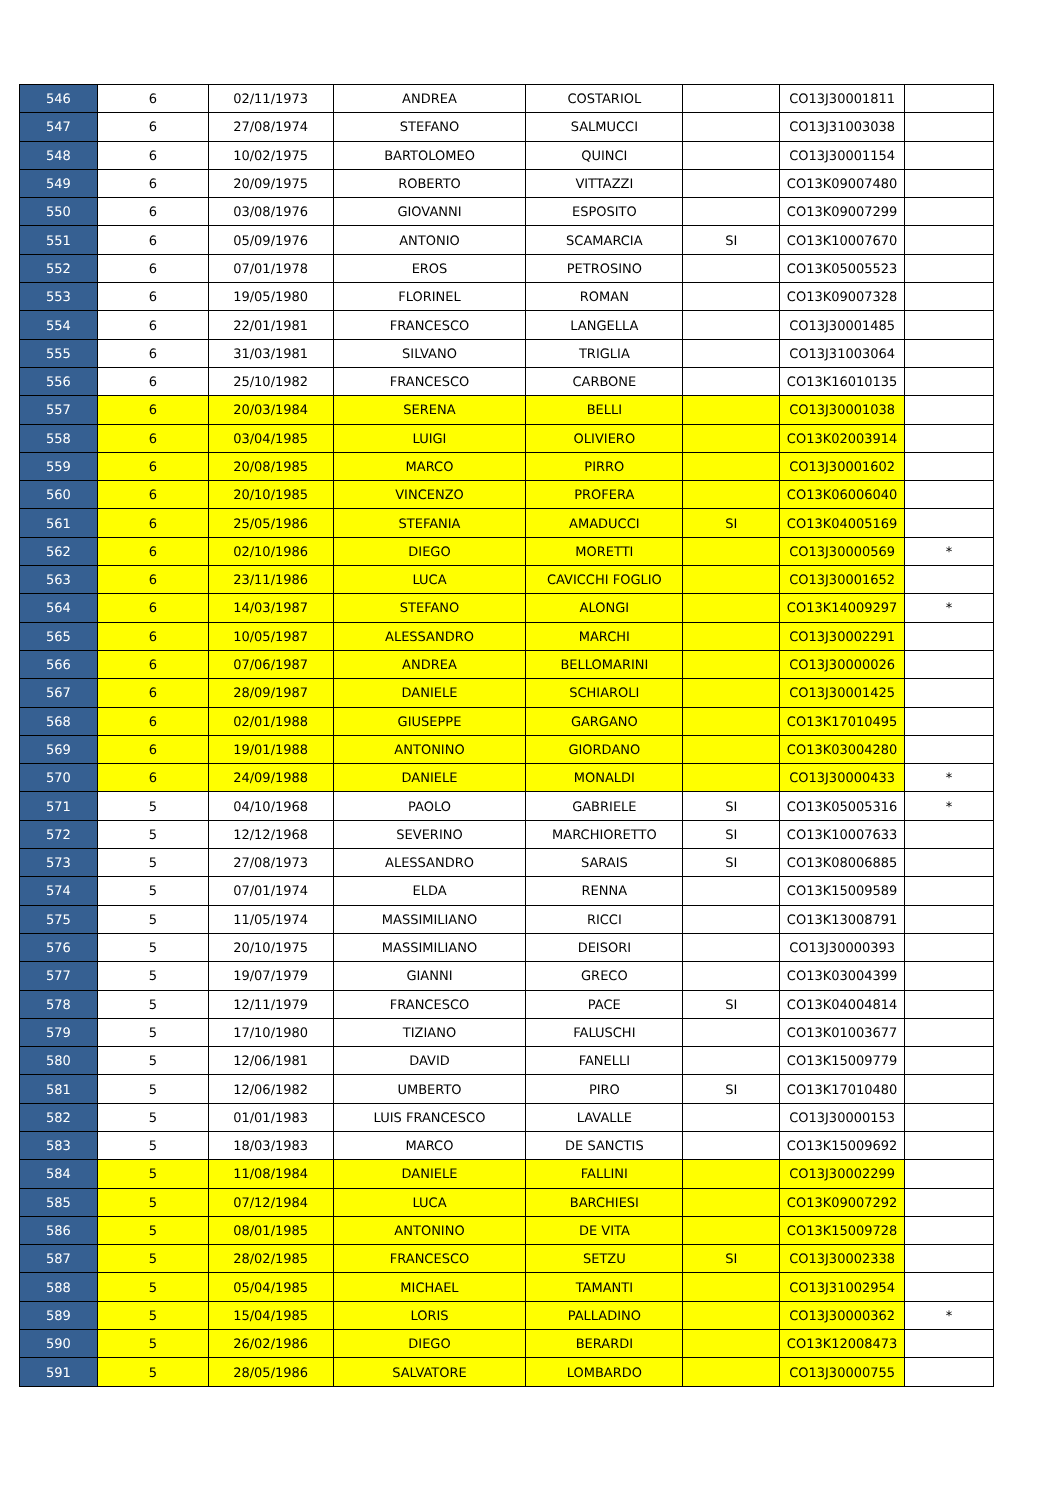| 546 | 6 | 02/11/1973 | ANDREA | COSTARIOL | | CO13J30001811 | |
| 547 | 6 | 27/08/1974 | STEFANO | SALMUCCI | | CO13J31003038 | |
| 548 | 6 | 10/02/1975 | BARTOLOMEO | QUINCI | | CO13J30001154 | |
| 549 | 6 | 20/09/1975 | ROBERTO | VITTAZZI | | CO13K09007480 | |
| 550 | 6 | 03/08/1976 | GIOVANNI | ESPOSITO | | CO13K09007299 | |
| 551 | 6 | 05/09/1976 | ANTONIO | SCAMARCIA | SI | CO13K10007670 | |
| 552 | 6 | 07/01/1978 | EROS | PETROSINO | | CO13K05005523 | |
| 553 | 6 | 19/05/1980 | FLORINEL | ROMAN | | CO13K09007328 | |
| 554 | 6 | 22/01/1981 | FRANCESCO | LANGELLA | | CO13J30001485 | |
| 555 | 6 | 31/03/1981 | SILVANO | TRIGLIA | | CO13J31003064 | |
| 556 | 6 | 25/10/1982 | FRANCESCO | CARBONE | | CO13K16010135 | |
| 557 | 6 | 20/03/1984 | SERENA | BELLI | | CO13J30001038 | |
| 558 | 6 | 03/04/1985 | LUIGI | OLIVIERO | | CO13K02003914 | |
| 559 | 6 | 20/08/1985 | MARCO | PIRRO | | CO13J30001602 | |
| 560 | 6 | 20/10/1985 | VINCENZO | PROFERA | | CO13K06006040 | |
| 561 | 6 | 25/05/1986 | STEFANIA | AMADUCCI | SI | CO13K04005169 | |
| 562 | 6 | 02/10/1986 | DIEGO | MORETTI | | CO13J30000569 | * |
| 563 | 6 | 23/11/1986 | LUCA | CAVICCHI FOGLIO | | CO13J30001652 | |
| 564 | 6 | 14/03/1987 | STEFANO | ALONGI | | CO13K14009297 | * |
| 565 | 6 | 10/05/1987 | ALESSANDRO | MARCHI | | CO13J30002291 | |
| 566 | 6 | 07/06/1987 | ANDREA | BELLOMARINI | | CO13J30000026 | |
| 567 | 6 | 28/09/1987 | DANIELE | SCHIAROLI | | CO13J30001425 | |
| 568 | 6 | 02/01/1988 | GIUSEPPE | GARGANO | | CO13K17010495 | |
| 569 | 6 | 19/01/1988 | ANTONINO | GIORDANO | | CO13K03004280 | |
| 570 | 6 | 24/09/1988 | DANIELE | MONALDI | | CO13J30000433 | * |
| 571 | 5 | 04/10/1968 | PAOLO | GABRIELE | SI | CO13K05005316 | * |
| 572 | 5 | 12/12/1968 | SEVERINO | MARCHIORETTO | SI | CO13K10007633 | |
| 573 | 5 | 27/08/1973 | ALESSANDRO | SARAIS | SI | CO13K08006885 | |
| 574 | 5 | 07/01/1974 | ELDA | RENNA | | CO13K15009589 | |
| 575 | 5 | 11/05/1974 | MASSIMILIANO | RICCI | | CO13K13008791 | |
| 576 | 5 | 20/10/1975 | MASSIMILIANO | DEISORI | | CO13J30000393 | |
| 577 | 5 | 19/07/1979 | GIANNI | GRECO | | CO13K03004399 | |
| 578 | 5 | 12/11/1979 | FRANCESCO | PACE | SI | CO13K04004814 | |
| 579 | 5 | 17/10/1980 | TIZIANO | FALUSCHI | | CO13K01003677 | |
| 580 | 5 | 12/06/1981 | DAVID | FANELLI | | CO13K15009779 | |
| 581 | 5 | 12/06/1982 | UMBERTO | PIRO | SI | CO13K17010480 | |
| 582 | 5 | 01/01/1983 | LUIS FRANCESCO | LAVALLE | | CO13J30000153 | |
| 583 | 5 | 18/03/1983 | MARCO | DE SANCTIS | | CO13K15009692 | |
| 584 | 5 | 11/08/1984 | DANIELE | FALLINI | | CO13J30002299 | |
| 585 | 5 | 07/12/1984 | LUCA | BARCHIESI | | CO13K09007292 | |
| 586 | 5 | 08/01/1985 | ANTONINO | DE VITA | | CO13K15009728 | |
| 587 | 5 | 28/02/1985 | FRANCESCO | SETZU | SI | CO13J30002338 | |
| 588 | 5 | 05/04/1985 | MICHAEL | TAMANTI | | CO13J31002954 | |
| 589 | 5 | 15/04/1985 | LORIS | PALLADINO | | CO13J30000362 | * |
| 590 | 5 | 26/02/1986 | DIEGO | BERARDI | | CO13K12008473 | |
| 591 | 5 | 28/05/1986 | SALVATORE | LOMBARDO | | CO13J30000755 | |